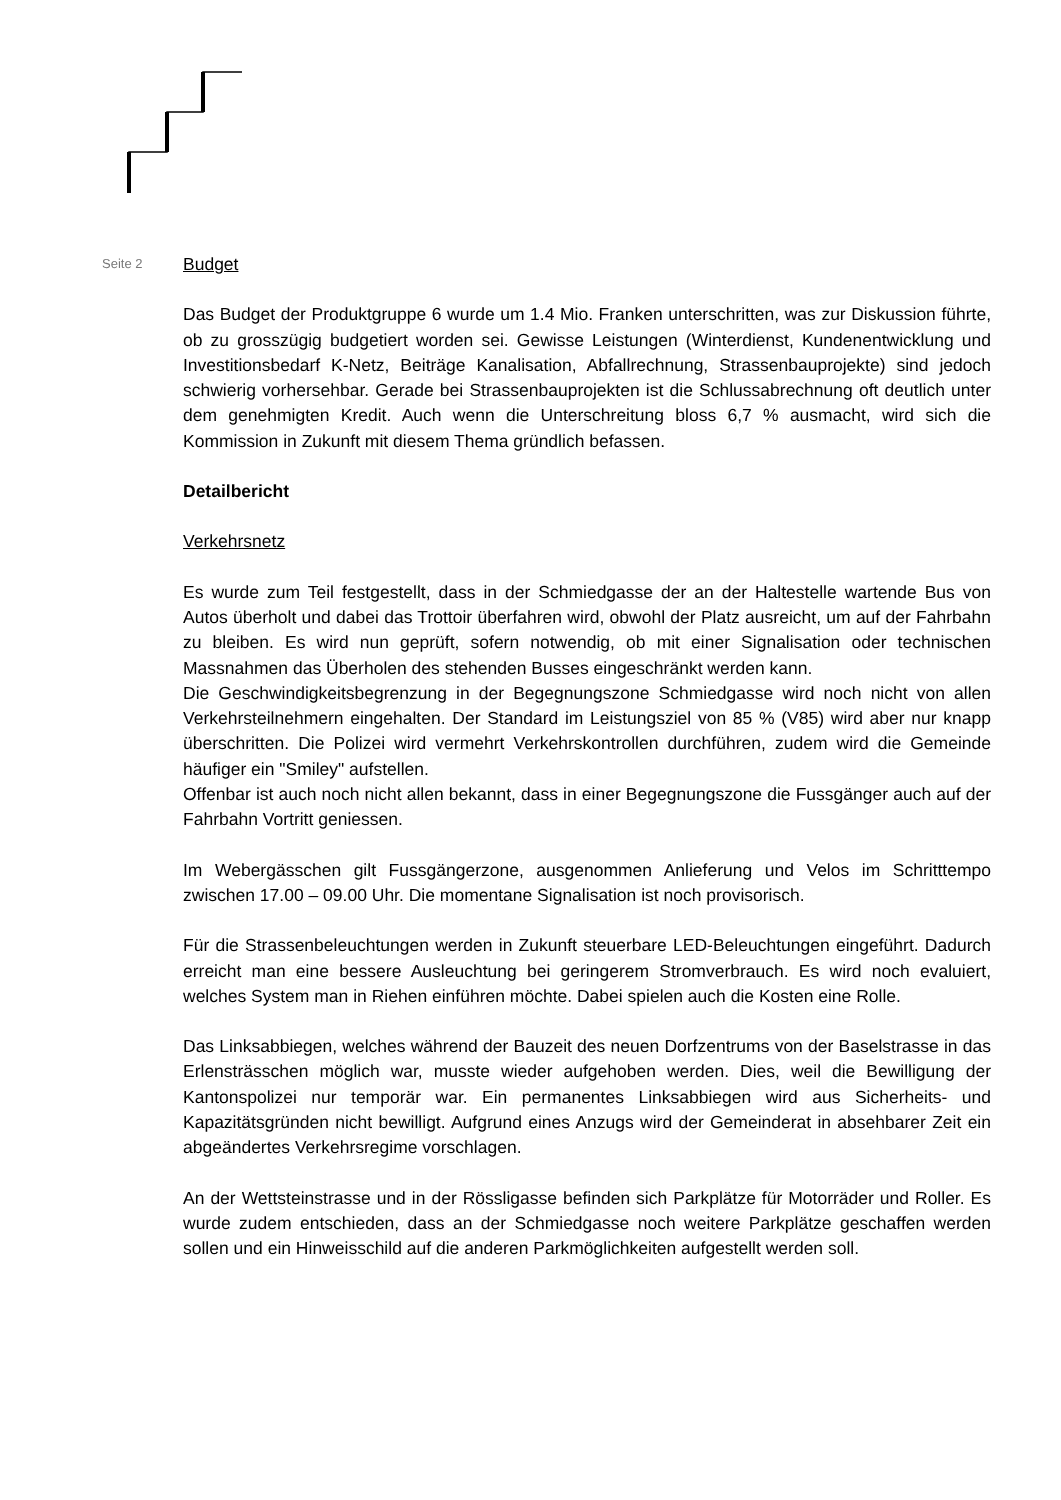Seite 2
Budget
Das Budget der Produktgruppe 6 wurde um 1.4 Mio. Franken unterschritten, was zur Diskussion führte, ob zu grosszügig budgetiert worden sei. Gewisse Leistungen (Winterdienst, Kundenentwicklung und Investitionsbedarf K-Netz, Beiträge Kanalisation, Abfallrechnung, Strassenbauprojekte) sind jedoch schwierig vorhersehbar. Gerade bei Strassenbauprojekten ist die Schlussabrechnung oft deutlich unter dem genehmigten Kredit. Auch wenn die Unterschreitung bloss 6,7 % ausmacht, wird sich die Kommission in Zukunft mit diesem Thema gründlich befassen.
Detailbericht
Verkehrsnetz
Es wurde zum Teil festgestellt, dass in der Schmiedgasse der an der Haltestelle wartende Bus von Autos überholt und dabei das Trottoir überfahren wird, obwohl der Platz ausreicht, um auf der Fahrbahn zu bleiben. Es wird nun geprüft, sofern notwendig, ob mit einer Signalisation oder technischen Massnahmen das Überholen des stehenden Busses eingeschränkt werden kann.
Die Geschwindigkeitsbegrenzung in der Begegnungszone Schmiedgasse wird noch nicht von allen Verkehrsteilnehmern eingehalten. Der Standard im Leistungsziel von 85 % (V85) wird aber nur knapp überschritten. Die Polizei wird vermehrt Verkehrskontrollen durchführen, zudem wird die Gemeinde häufiger ein "Smiley" aufstellen.
Offenbar ist auch noch nicht allen bekannt, dass in einer Begegnungszone die Fussgänger auch auf der Fahrbahn Vortritt geniessen.
Im Webergässchen gilt Fussgängerzone, ausgenommen Anlieferung und Velos im Schritttempo zwischen 17.00 – 09.00 Uhr. Die momentane Signalisation ist noch provisorisch.
Für die Strassenbeleuchtungen werden in Zukunft steuerbare LED-Beleuchtungen eingeführt. Dadurch erreicht man eine bessere Ausleuchtung bei geringerem Stromverbrauch. Es wird noch evaluiert, welches System man in Riehen einführen möchte. Dabei spielen auch die Kosten eine Rolle.
Das Linksabbiegen, welches während der Bauzeit des neuen Dorfzentrums von der Baselstrasse in das Erlensträsschen möglich war, musste wieder aufgehoben werden. Dies, weil die Bewilligung der Kantonspolizei nur temporär war. Ein permanentes Linksabbiegen wird aus Sicherheits- und Kapazitätsgründen nicht bewilligt. Aufgrund eines Anzugs wird der Gemeinderat in absehbarer Zeit ein abgeändertes Verkehrsregime vorschlagen.
An der Wettsteinstrasse und in der Rössligasse befinden sich Parkplätze für Motorräder und Roller. Es wurde zudem entschieden, dass an der Schmiedgasse noch weitere Parkplätze geschaffen werden sollen und ein Hinweisschild auf die anderen Parkmöglichkeiten aufgestellt werden soll.